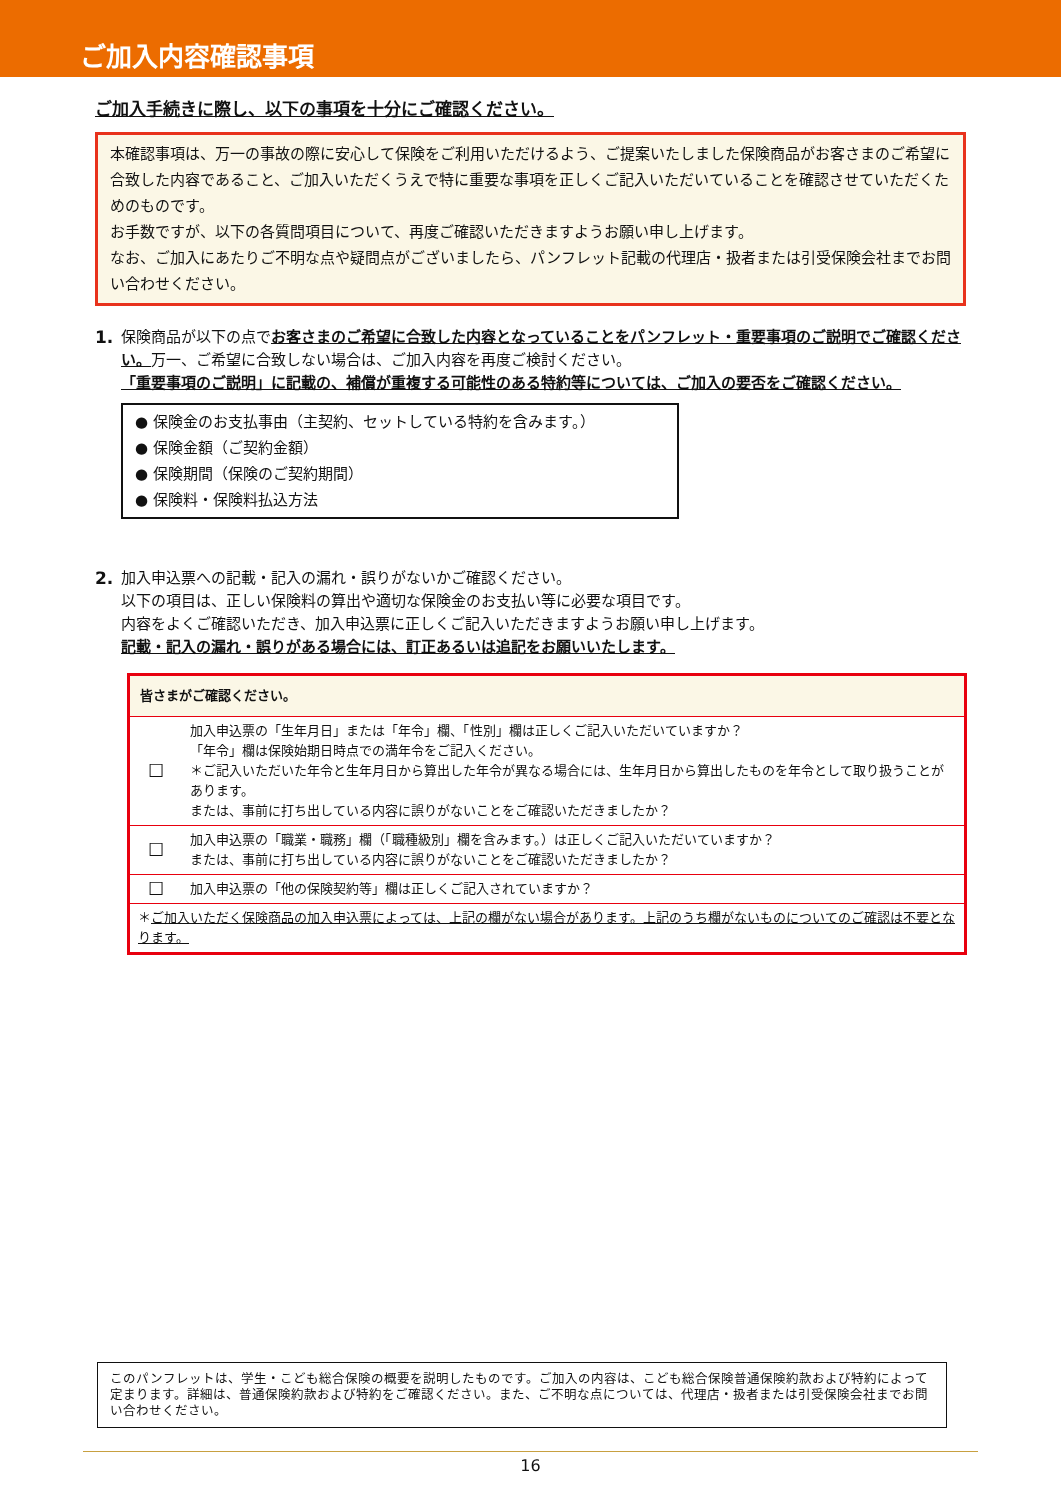ご加入内容確認事項
ご加入手続きに際し、以下の事項を十分にご確認ください。
本確認事項は、万一の事故の際に安心して保険をご利用いただけるよう、ご提案いたしました保険商品がお客さまのご希望に合致した内容であること、ご加入いただくうえで特に重要な事項を正しくご記入いただいていることを確認させていただくためのものです。
お手数ですが、以下の各質問項目について、再度ご確認いただきますようお願い申し上げます。
なお、ご加入にあたりご不明な点や疑問点がございましたら、パンフレット記載の代理店・扱者または引受保険会社までお問い合わせください。
1. 保険商品が以下の点でお客さまのご希望に合致した内容となっていることをパンフレット・重要事項のご説明でご確認ください。万一、ご希望に合致しない場合は、ご加入内容を再度ご検討ください。
「重要事項のご説明」に記載の、補償が重複する可能性のある特約等については、ご加入の要否をご確認ください。
● 保険金のお支払事由（主契約、セットしている特約を含みます。）
● 保険金額（ご契約金額）
● 保険期間（保険のご契約期間）
● 保険料・保険料払込方法
2. 加入申込票への記載・記入の漏れ・誤りがないかご確認ください。
以下の項目は、正しい保険料の算出や適切な保険金のお支払い等に必要な項目です。
内容をよくご確認いただき、加入申込票に正しくご記入いただきますようお願い申し上げます。
記載・記入の漏れ・誤りがある場合には、訂正あるいは追記をお願いいたします。
| 皆さまがご確認ください。 | |
| ☐ | 加入申込票の「生年月日」または「年令」欄、「性別」欄は正しくご記入いただいていますか？ 「年令」欄は保険始期日時点での満年令をご記入ください。 ＊ご記入いただいた年令と生年月日から算出した年令が異なる場合には、生年月日から算出したものを年令として取り扱うことがあります。 または、事前に打ち出している内容に誤りがないことをご確認いただきましたか？ |
| ☐ | 加入申込票の「職業・職務」欄（「職種級別」欄を含みます。）は正しくご記入いただいていますか？ または、事前に打ち出している内容に誤りがないことをご確認いただきましたか？ |
| ☐ | 加入申込票の「他の保険契約等」欄は正しくご記入されていますか？ |
| ＊ ご加入いただく保険商品の加入申込票によっては、上記の欄がない場合があります。上記のうち欄がないものについてのご確認は不要となります。 | |
このパンフレットは、学生・こども総合保険の概要を説明したものです。ご加入の内容は、こども総合保険普通保険約款および特約によって定まります。詳細は、普通保険約款および特約をご確認ください。また、ご不明な点については、代理店・扱者または引受保険会社までお問い合わせください。
16